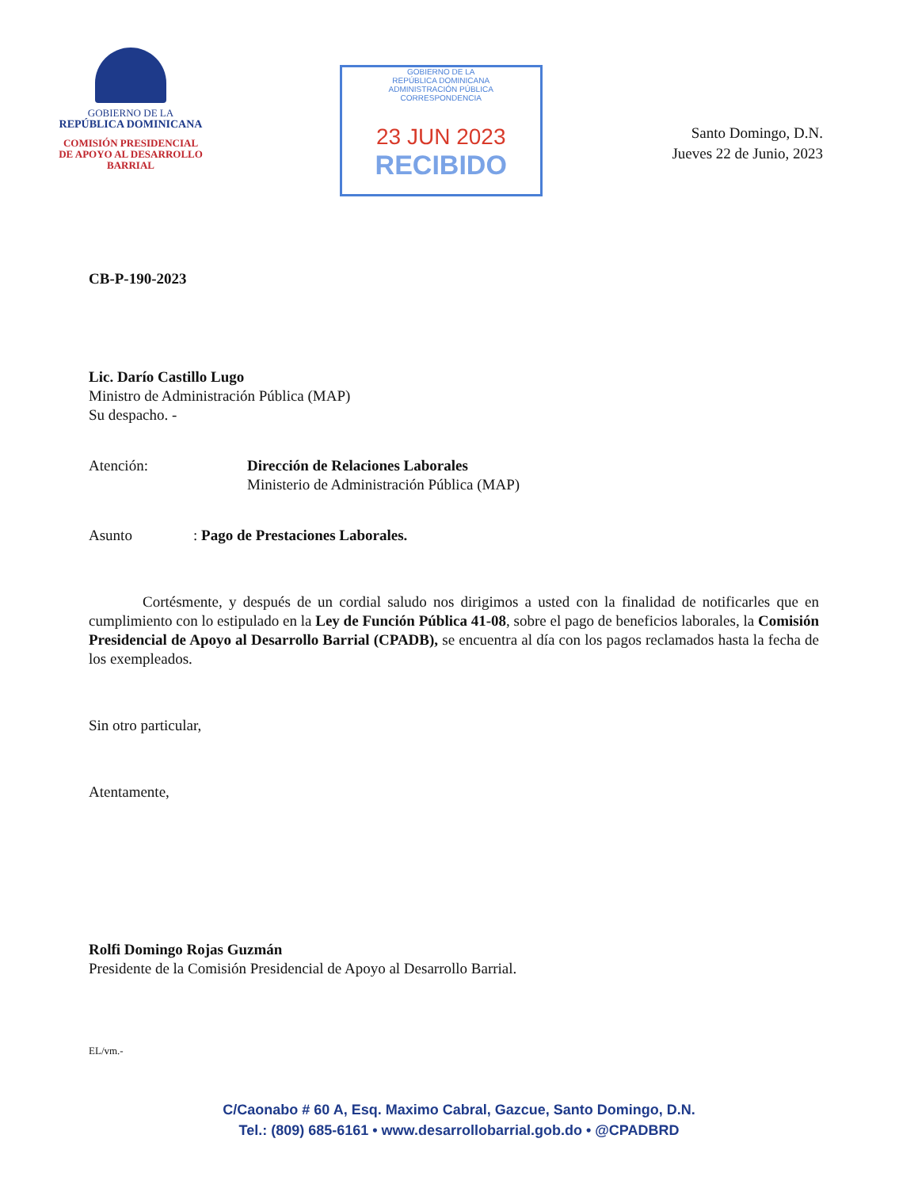GOBIERNO DE LA
REPÚBLICA DOMINICANA
COMISIÓN PRESIDENCIAL
DE APOYO AL DESARROLLO
BARRIAL
GOBIERNO DE LA
REPÚBLICA DOMINICANA
ADMINISTRACIÓN PÚBLICA
CORRESPONDENCIA
23 JUN 2023
RECIBIDO
Santo Domingo, D.N.
Jueves 22 de Junio, 2023
CB-P-190-2023
Lic. Darío Castillo Lugo
Ministro de Administración Pública (MAP)
Su despacho. -
Atención: Dirección de Relaciones Laborales
Ministerio de Administración Pública (MAP)
Asunto : Pago de Prestaciones Laborales.
Cortésmente, y después de un cordial saludo nos dirigimos a usted con la finalidad de notificarles que en cumplimiento con lo estipulado en la Ley de Función Pública 41-08, sobre el pago de beneficios laborales, la Comisión Presidencial de Apoyo al Desarrollo Barrial (CPADB), se encuentra al día con los pagos reclamados hasta la fecha de los exempleados.
Sin otro particular,
Atentamente,
Rolfi Domingo Rojas Guzmán
Presidente de la Comisión Presidencial de Apoyo al Desarrollo Barrial.
EL/vm.-
C/Caonabo # 60 A, Esq. Maximo Cabral, Gazcue, Santo Domingo, D.N.
Tel.: (809) 685-6161 • www.desarrollobarrial.gob.do • @CPADBRD